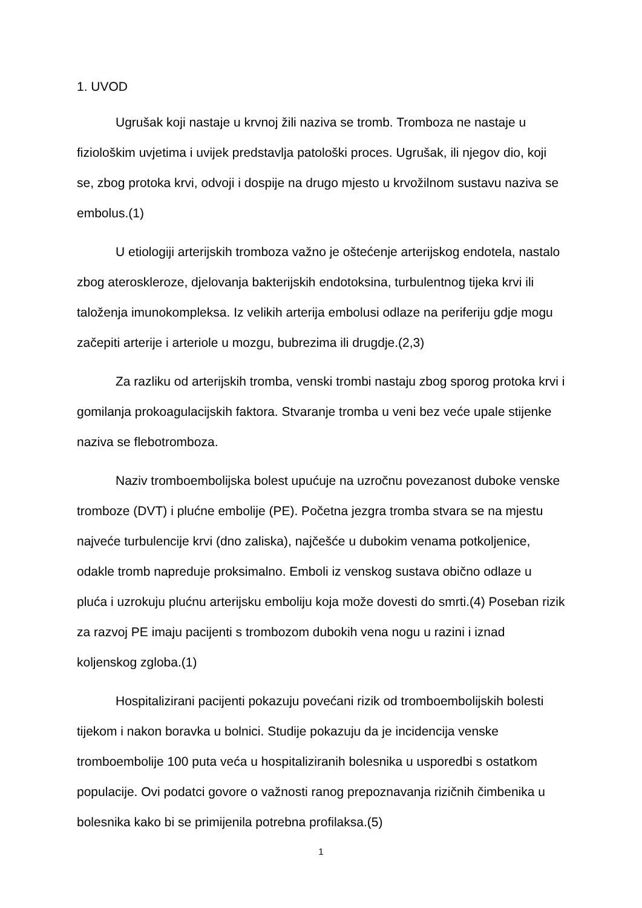1. UVOD
Ugrušak koji nastaje u krvnoj žili naziva se tromb. Tromboza ne nastaje u fiziološkim uvjetima i uvijek predstavlja patološki proces. Ugrušak, ili njegov dio, koji se, zbog protoka krvi, odvoji i dospije na drugo mjesto u krvožilnom sustavu naziva se embolus.(1)
U etiologiji arterijskih tromboza važno je oštećenje arterijskog endotela, nastalo zbog ateroskleroze, djelovanja bakterijskih endotoksina, turbulentnog tijeka krvi ili taloženja imunokompleksa. Iz velikih arterija embolusi odlaze na periferiju gdje mogu začepiti arterije i arteriole u mozgu, bubrezima ili drugdje.(2,3)
Za razliku od arterijskih tromba, venski trombi nastaju zbog sporog protoka krvi i gomilanja prokoagulacijskih faktora. Stvaranje tromba u veni bez veće upale stijenke naziva se flebotromboza.
Naziv tromboembolijska bolest upućuje na uzročnu povezanost duboke venske tromboze (DVT) i plućne embolije (PE). Početna jezgra tromba stvara se na mjestu najveće turbulencije krvi (dno zaliska), najčešće u dubokim venama potkoljenice, odakle tromb napreduje proksimalno. Emboli iz venskog sustava obično odlaze u pluća i uzrokuju plućnu arterijsku emboliju koja može dovesti do smrti.(4) Poseban rizik za razvoj PE imaju pacijenti s trombozom dubokih vena nogu u razini i iznad koljenskog zgloba.(1)
Hospitalizirani pacijenti pokazuju povećani rizik od tromboembolijskih bolesti tijekom i nakon boravka u bolnici. Studije pokazuju da je incidencija venske tromboembolije 100 puta veća u hospitaliziranih bolesnika u usporedbi s ostatkom populacije. Ovi podatci govore o važnosti ranog prepoznavanja rizičnih čimbenika u bolesnika kako bi se primijenila potrebna profilaksa.(5)
1